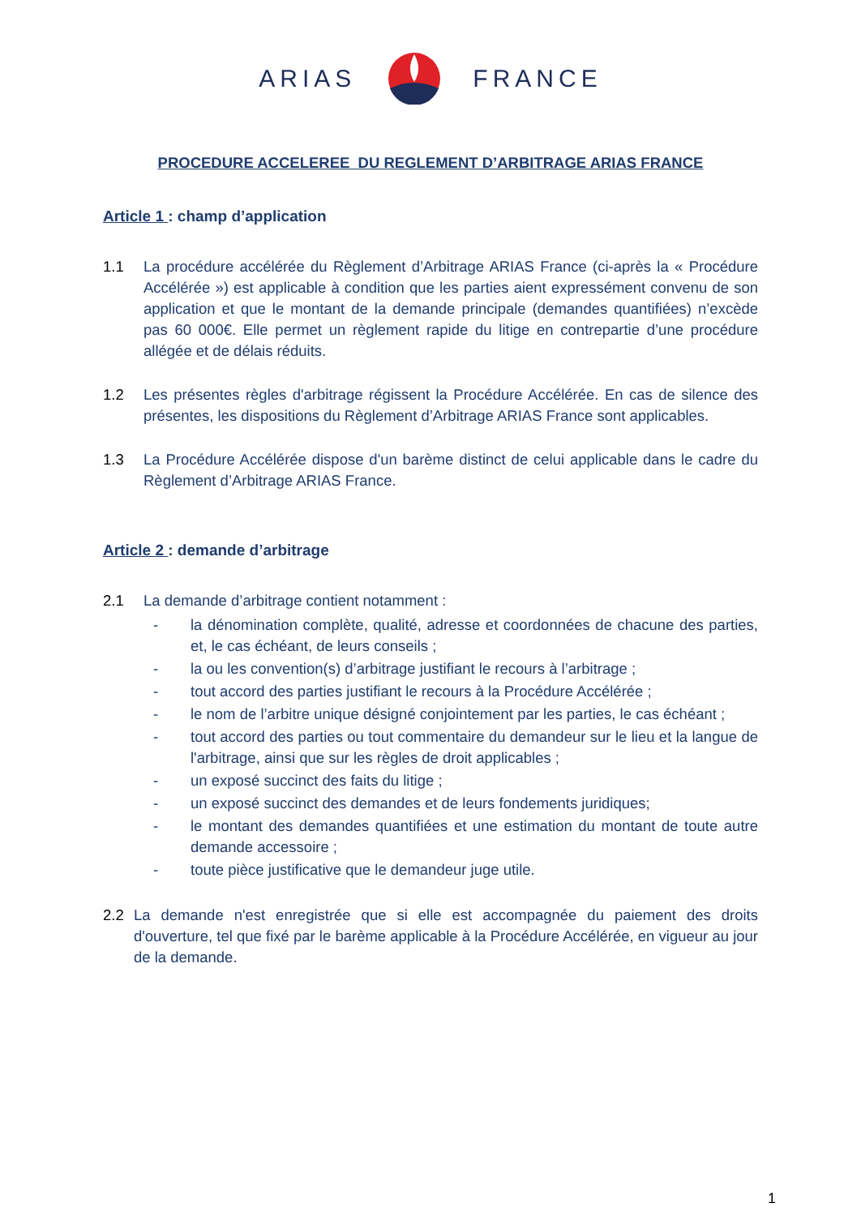ARIAS FRANCE
PROCEDURE ACCELEREE DU REGLEMENT D’ARBITRAGE ARIAS FRANCE
Article 1 : champ d’application
1.1 La procédure accélérée du Règlement d’Arbitrage ARIAS France (ci-après la « Procédure Accélérée ») est applicable à condition que les parties aient expressément convenu de son application et que le montant de la demande principale (demandes quantifiées) n’excède pas 60 000€. Elle permet un règlement rapide du litige en contrepartie d’une procédure allégée et de délais réduits.
1.2 Les présentes règles d'arbitrage régissent la Procédure Accélérée. En cas de silence des présentes, les dispositions du Règlement d’Arbitrage ARIAS France sont applicables.
1.3 La Procédure Accélérée dispose d'un barème distinct de celui applicable dans le cadre du Règlement d’Arbitrage ARIAS France.
Article 2 : demande d’arbitrage
2.1 La demande d’arbitrage contient notamment :
- la dénomination complète, qualité, adresse et coordonnées de chacune des parties, et, le cas échéant, de leurs conseils ;
- la ou les convention(s) d’arbitrage justifiant le recours à l’arbitrage ;
- tout accord des parties justifiant le recours à la Procédure Accélérée ;
- le nom de l’arbitre unique désigné conjointement par les parties, le cas échéant ;
- tout accord des parties ou tout commentaire du demandeur sur le lieu et la langue de l'arbitrage, ainsi que sur les règles de droit applicables ;
- un exposé succinct des faits du litige ;
- un exposé succinct des demandes et de leurs fondements juridiques;
- le montant des demandes quantifiées et une estimation du montant de toute autre demande accessoire ;
- toute pièce justificative que le demandeur juge utile.
2.2 La demande n'est enregistrée que si elle est accompagnée du paiement des droits d'ouverture, tel que fixé par le barème applicable à la Procédure Accélérée, en vigueur au jour de la demande.
1